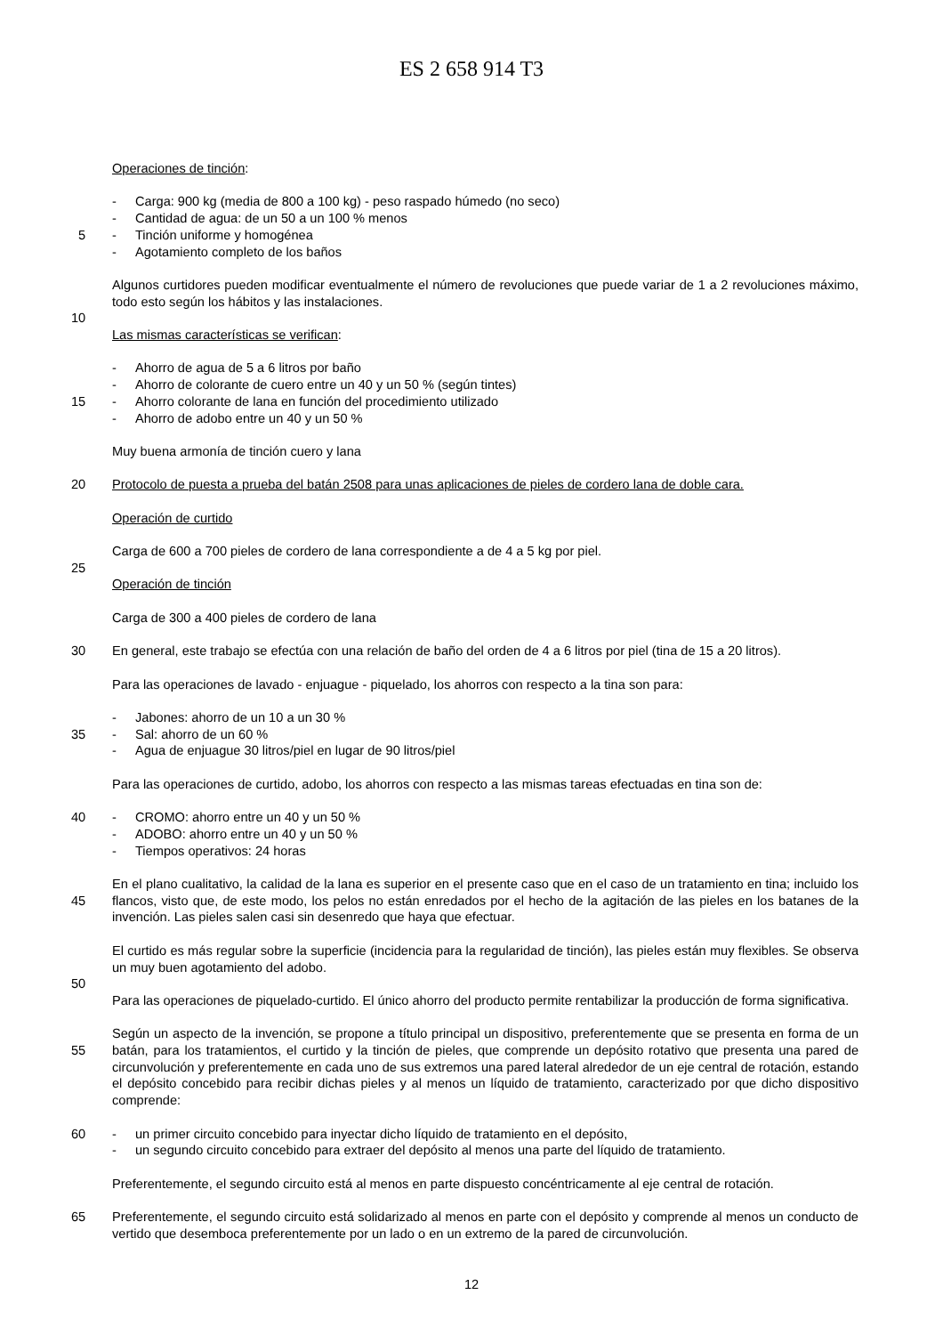ES 2 658 914 T3
Operaciones de tinción:
- Carga: 900 kg (media de 800 a 100 kg) - peso raspado húmedo (no seco)
- Cantidad de agua: de un 50 a un 100 % menos
5 - Tinción uniforme y homogénea
- Agotamiento completo de los baños
Algunos curtidores pueden modificar eventualmente el número de revoluciones que puede variar de 1 a 2 revoluciones máximo, todo esto según los hábitos y las instalaciones.
10
Las mismas características se verifican:
- Ahorro de agua de 5 a 6 litros por baño
- Ahorro de colorante de cuero entre un 40 y un 50 % (según tintes)
15 - Ahorro colorante de lana en función del procedimiento utilizado
- Ahorro de adobo entre un 40 y un 50 %
Muy buena armonía de tinción cuero y lana
20 Protocolo de puesta a prueba del batán 2508 para unas aplicaciones de pieles de cordero lana de doble cara.
Operación de curtido
Carga de 600 a 700 pieles de cordero de lana correspondiente a de 4 a 5 kg por piel.
25
Operación de tinción
Carga de 300 a 400 pieles de cordero de lana
30 En general, este trabajo se efectúa con una relación de baño del orden de 4 a 6 litros por piel (tina de 15 a 20 litros).
Para las operaciones de lavado - enjuague - piquelado, los ahorros con respecto a la tina son para:
- Jabones: ahorro de un 10 a un 30 %
35 - Sal: ahorro de un 60 %
- Agua de enjuague 30 litros/piel en lugar de 90 litros/piel
Para las operaciones de curtido, adobo, los ahorros con respecto a las mismas tareas efectuadas en tina son de:
40 - CROMO: ahorro entre un 40 y un 50 %
- ADOBO: ahorro entre un 40 y un 50 %
- Tiempos operativos: 24 horas
45 En el plano cualitativo, la calidad de la lana es superior en el presente caso que en el caso de un tratamiento en tina; incluido los flancos, visto que, de este modo, los pelos no están enredados por el hecho de la agitación de las pieles en los batanes de la invención. Las pieles salen casi sin desenredo que haya que efectuar.
El curtido es más regular sobre la superficie (incidencia para la regularidad de tinción), las pieles están muy flexibles. Se observa un muy buen agotamiento del adobo.
50
Para las operaciones de piquelado-curtido. El único ahorro del producto permite rentabilizar la producción de forma significativa.
55 Según un aspecto de la invención, se propone a título principal un dispositivo, preferentemente que se presenta en forma de un batán, para los tratamientos, el curtido y la tinción de pieles, que comprende un depósito rotativo que presenta una pared de circunvolución y preferentemente en cada uno de sus extremos una pared lateral alrededor de un eje central de rotación, estando el depósito concebido para recibir dichas pieles y al menos un líquido de tratamiento, caracterizado por que dicho dispositivo comprende:
60 - un primer circuito concebido para inyectar dicho líquido de tratamiento en el depósito,
- un segundo circuito concebido para extraer del depósito al menos una parte del líquido de tratamiento.
Preferentemente, el segundo circuito está al menos en parte dispuesto concéntricamente al eje central de rotación.
65 Preferentemente, el segundo circuito está solidarizado al menos en parte con el depósito y comprende al menos un conducto de vertido que desemboca preferentemente por un lado o en un extremo de la pared de circunvolución.
12